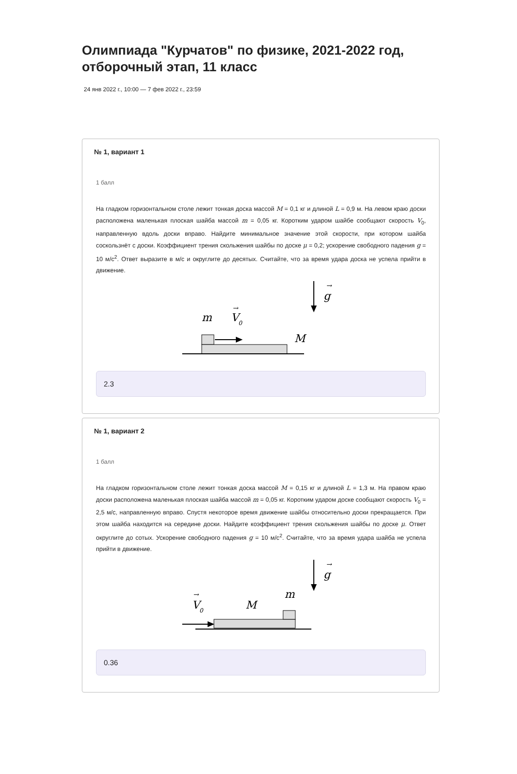Олимпиада "Курчатов" по физике, 2021-2022 год, отборочный этап, 11 класс
24 янв 2022 г., 10:00 — 7 фев 2022 г., 23:59
№ 1, вариант 1
1 балл
На гладком горизонтальном столе лежит тонкая доска массой M = 0,1 кг и длиной L = 0,9 м. На левом краю доски расположена маленькая плоская шайба массой m = 0,05 кг. Коротким ударом шайбе сообщают скорость V<sub>0</sub>, направленную вдоль доски вправо. Найдите минимальное значение этой скорости, при котором шайба соскользнёт с доски. Коэффициент трения скольжения шайбы по доске μ = 0,2; ускорение свободного падения g = 10 м/с<sup>2</sup>. Ответ выразите в м/с и округлите до десятых. Считайте, что за время удара доска не успела прийти в движение.
g
→
m
V
0
→
M
2.3
№ 1, вариант 2
1 балл
На гладком горизонтальном столе лежит тонкая доска массой M = 0,15 кг и длиной L = 1,3 м. На правом краю доски расположена маленькая плоская шайба массой m = 0,05 кг. Коротким ударом доске сообщают скорость V<sub>0</sub> = 2,5 м/с, направленную вправо. Спустя некоторое время движение шайбы относительно доски прекращается. При этом шайба находится на середине доски. Найдите коэффициент трения скольжения шайбы по доске μ. Ответ округлите до сотых. Ускорение свободного падения g = 10 м/с<sup>2</sup>. Считайте, что за время удара шайба не успела прийти в движение.
g
→
V
0
→
M
m
0.36